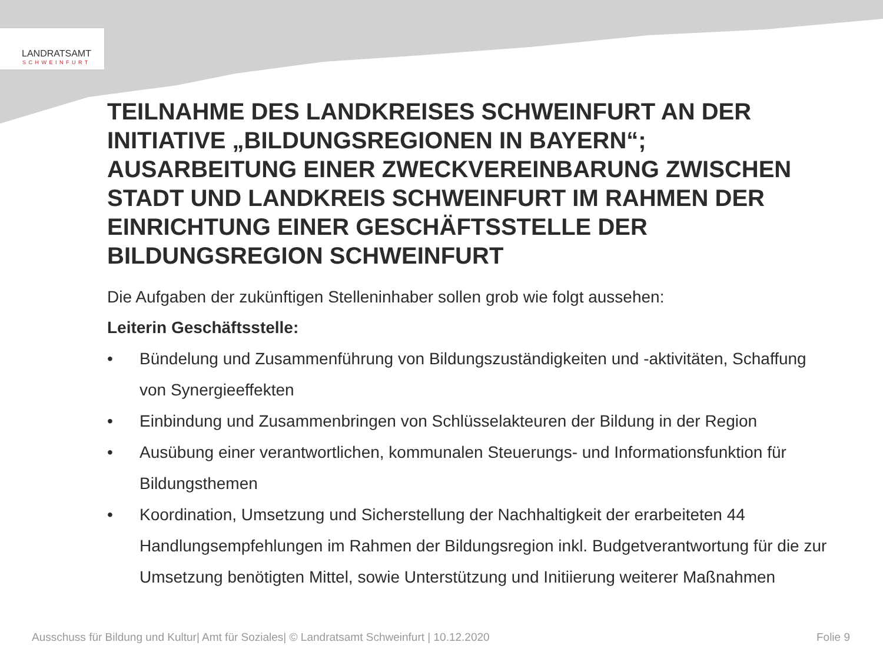LANDRATSAMT
SCHWEINFURT
TEILNAHME DES LANDKREISES SCHWEINFURT AN DER INITIATIVE „BILDUNGSREGIONEN IN BAYERN“; AUSARBEITUNG EINER ZWECKVEREINBARUNG ZWISCHEN STADT UND LANDKREIS SCHWEINFURT IM RAHMEN DER EINRICHTUNG EINER GESCHÄFTSSTELLE DER BILDUNGSREGION SCHWEINFURT
Die Aufgaben der zukünftigen Stelleninhaber sollen grob wie folgt aussehen:
Leiterin Geschäftsstelle:
• Bündelung und Zusammenführung von Bildungszuständigkeiten und -aktivitäten, Schaffung von Synergieeffekten
• Einbindung und Zusammenbringen von Schlüsselakteuren der Bildung in der Region
• Ausübung einer verantwortlichen, kommunalen Steuerungs- und Informationsfunktion für Bildungsthemen
• Koordination, Umsetzung und Sicherstellung der Nachhaltigkeit der erarbeiteten 44 Handlungsempfehlungen im Rahmen der Bildungsregion inkl. Budgetverantwortung für die zur Umsetzung benötigten Mittel, sowie Unterstützung und Initiierung weiterer Maßnahmen
Ausschuss für Bildung und Kultur| Amt für Soziales| © Landratsamt Schweinfurt | 10.12.2020 Folie 9